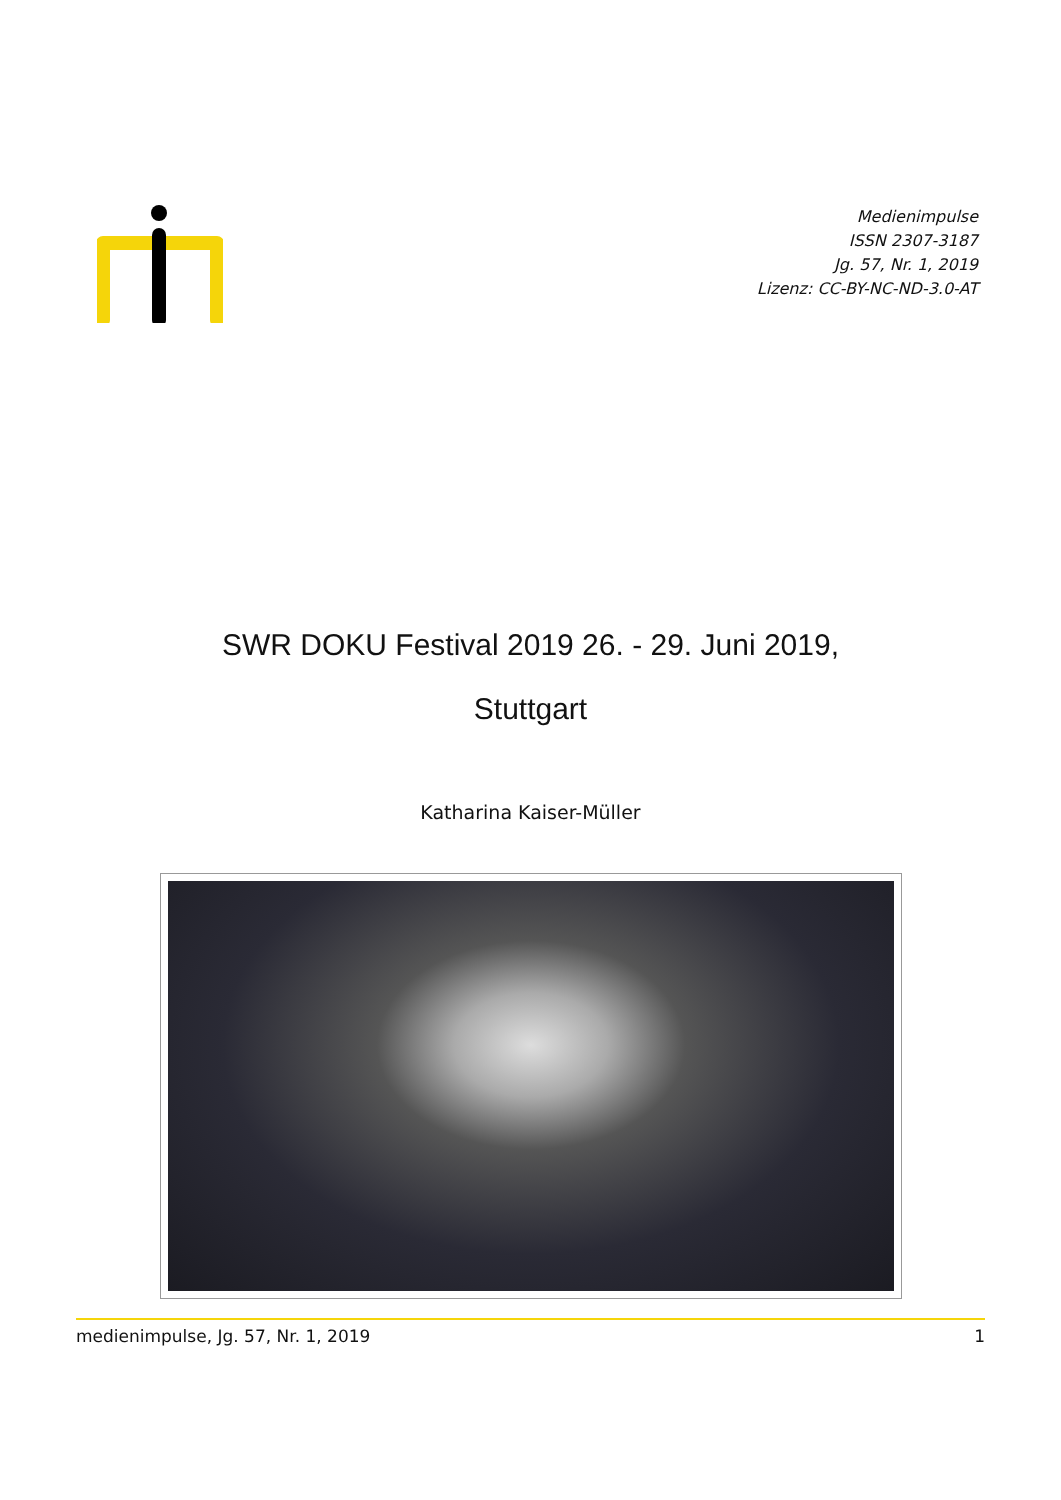Medienimpulse
ISSN 2307-3187
Jg. 57, Nr. 1, 2019
Lizenz: CC-BY-NC-ND-3.0-AT
SWR DOKU Festival 2019 26. - 29. Juni 2019, Stuttgart
Katharina Kaiser-Müller
medienimpulse, Jg. 57, Nr. 1, 2019 1